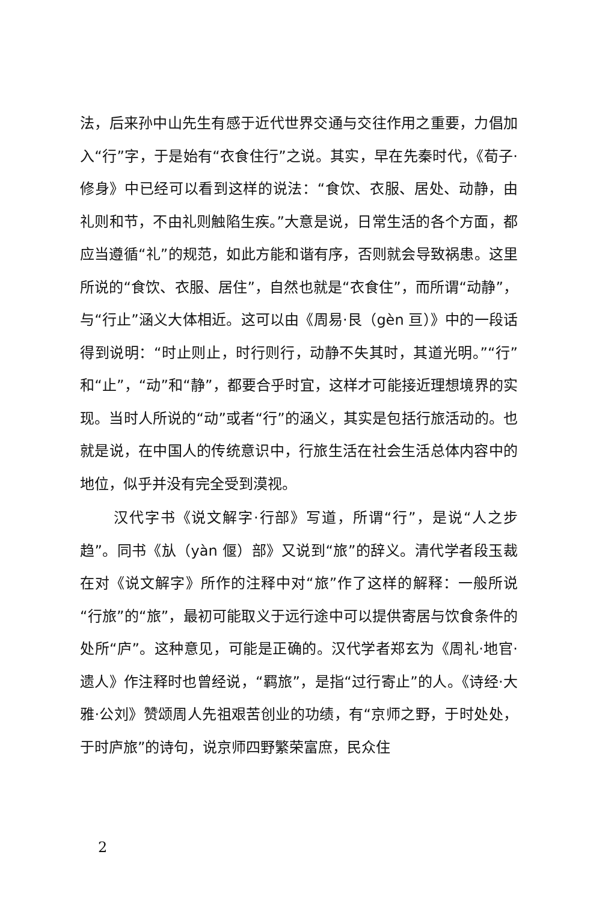法，后来孙中山先生有感于近代世界交通与交往作用之重要，力倡加入“行”字，于是始有“衣食住行”之说。其实，早在先秦时代，《荀子·修身》中已经可以看到这样的说法：“食饮、衣服、居处、动静，由礼则和节，不由礼则触陷生疾。”大意是说，日常生活的各个方面，都应当遵循“礼”的规范，如此方能和谐有序，否则就会导致祸患。这里所说的“食饮、衣服、居住”，自然也就是“衣食住”，而所谓“动静”，与“行止”涵义大体相近。这可以由《周易·艮（gèn 亘）》中的一段话得到说明：“时止则止，时行则行，动静不失其时，其道光明。”“行”和“止”，“动”和“静”，都要合乎时宜，这样才可能接近理想境界的实现。当时人所说的“动”或者“行”的涵义，其实是包括行旅活动的。也就是说，在中国人的传统意识中，行旅生活在社会生活总体内容中的地位，似乎并没有完全受到漠视。
汉代字书《说文解字·行部》写道，所谓“行”，是说“人之步趋”。同书《㫃（yàn 偃）部》又说到“旅”的辞义。清代学者段玉裁在对《说文解字》所作的注释中对“旅”作了这样的解释：一般所说“行旅”的“旅”，最初可能取义于远行途中可以提供寄居与饮食条件的处所“庐”。这种意见，可能是正确的。汉代学者郑玄为《周礼·地官·遗人》作注释时也曾经说，“羁旅”，是指“过行寄止”的人。《诗经·大雅·公刘》赞颂周人先祖艰苦创业的功绩，有“京师之野，于时处处，于时庐旅”的诗句，说京师四野繁荣富庶，民众住
2